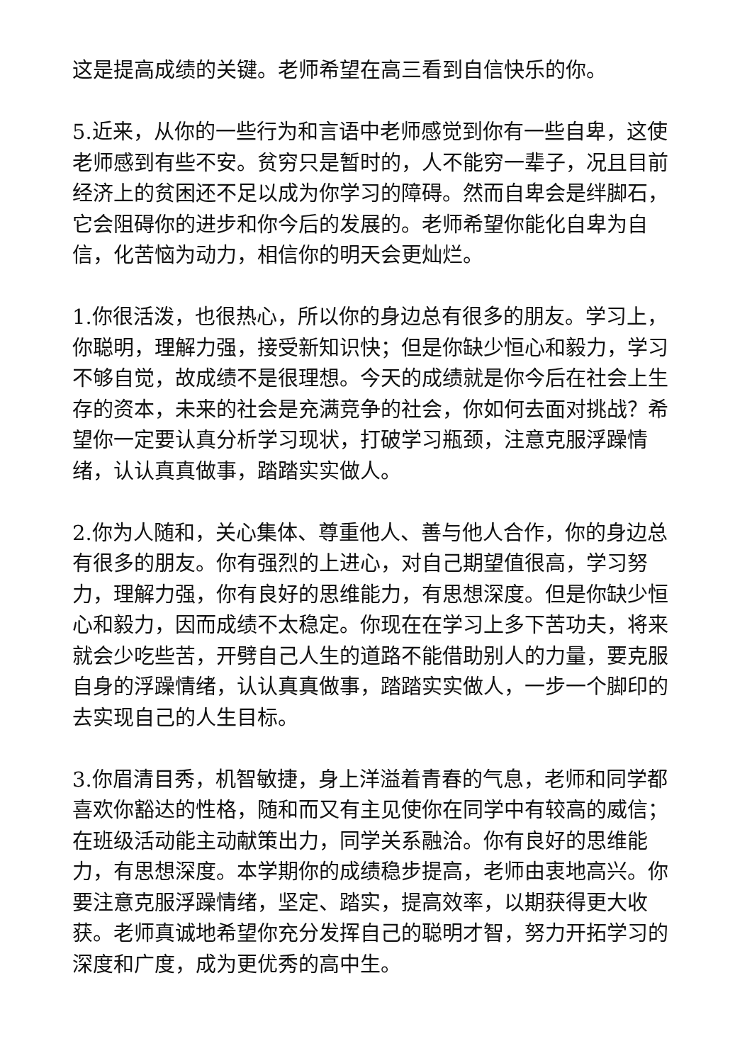这是提高成绩的关键。老师希望在高三看到自信快乐的你。
5.近来，从你的一些行为和言语中老师感觉到你有一些自卑，这使老师感到有些不安。贫穷只是暂时的，人不能穷一辈子，况且目前经济上的贫困还不足以成为你学习的障碍。然而自卑会是绊脚石，它会阻碍你的进步和你今后的发展的。老师希望你能化自卑为自信，化苦恼为动力，相信你的明天会更灿烂。
1.你很活泼，也很热心，所以你的身边总有很多的朋友。学习上，你聪明，理解力强，接受新知识快；但是你缺少恒心和毅力，学习不够自觉，故成绩不是很理想。今天的成绩就是你今后在社会上生存的资本，未来的社会是充满竞争的社会，你如何去面对挑战？希望你一定要认真分析学习现状，打破学习瓶颈，注意克服浮躁情绪，认认真真做事，踏踏实实做人。
2.你为人随和，关心集体、尊重他人、善与他人合作，你的身边总有很多的朋友。你有强烈的上进心，对自己期望值很高，学习努力，理解力强，你有良好的思维能力，有思想深度。但是你缺少恒心和毅力，因而成绩不太稳定。你现在在学习上多下苦功夫，将来就会少吃些苦，开劈自己人生的道路不能借助别人的力量，要克服自身的浮躁情绪，认认真真做事，踏踏实实做人，一步一个脚印的去实现自己的人生目标。
3.你眉清目秀，机智敏捷，身上洋溢着青春的气息，老师和同学都喜欢你豁达的性格，随和而又有主见使你在同学中有较高的威信；在班级活动能主动献策出力，同学关系融洽。你有良好的思维能力，有思想深度。本学期你的成绩稳步提高，老师由衷地高兴。你要注意克服浮躁情绪，坚定、踏实，提高效率，以期获得更大收获。老师真诚地希望你充分发挥自己的聪明才智，努力开拓学习的深度和广度，成为更优秀的高中生。